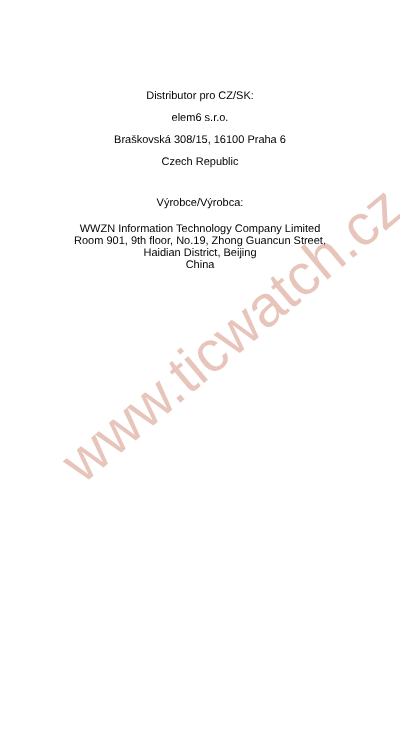Distributor pro CZ/SK:
elem6 s.r.o.
Braškovská 308/15, 16100 Praha 6
Czech Republic
Výrobce/Výrobca:
WWZN Information Technology Company Limited
Room 901, 9th floor, No.19, Zhong Guancun Street,
Haidian District, Beijing
China
www.ticwatch.cz